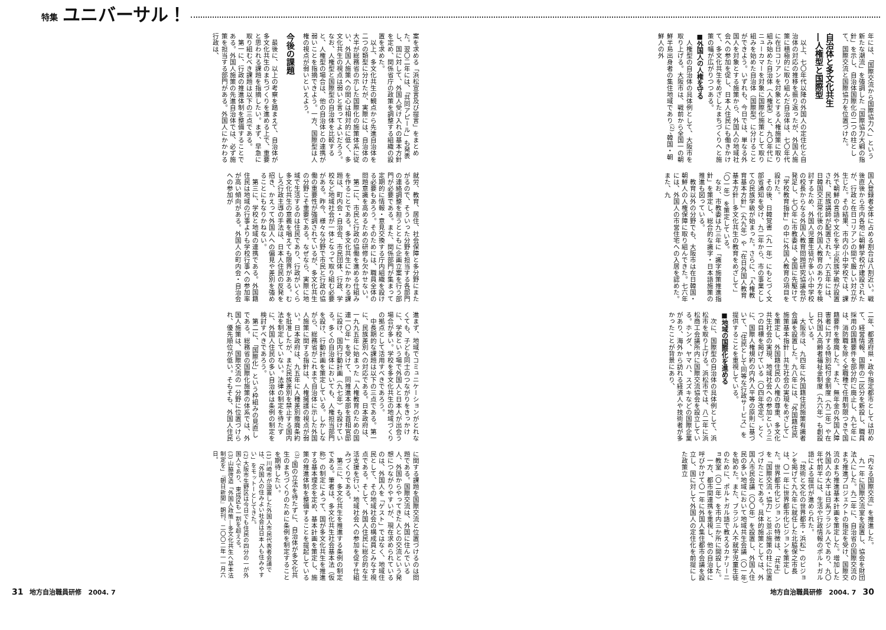特集 ユニバーサル！
年には、「国際交流から国際協力へ」という新たな潮流」を強調した「国際協力大綱の指針」を示し、自治体国際化の二つの柱として、国際交流と国際協力を位置づけた。
自治体と多文化共生
―人権型と国際型
以上、七〇年代以降の外国人の定住化と自治体の対応の推移を振り返ったが、外国人施策に積極的に取り組んだ自治体は、七〇年代に在日コリアンを対象とする人権施策に取り組み始めた自治体（人権型）と、九〇年代にニューカマーを対象に国際化施策として取り組みを始めた自治体（国際型）に分けることができよう。いずれも、今日では、単なる外国人を対象とする施策から、外国人の地域社会への参加を促し、日本人住民にも働きかけて、多文化共生をめざしたまちづくりへと施策の幅が広がりつつある。
■外国人の人権を守る
人権型の自治体の具体例として、大阪市を取り上げる。大阪市は、戦前から全国一の朝鮮半島出身者の集住地域であり<sup>(2)</sup>、韓国・朝鮮人の外
国人登録者全体に占める割合は八割近い。戦後直後から市内各地に朝鮮学校が建設されたが、行政と在日コリアンの間で厳しい対立が生じた。その結果、市内の小中学校では、課外で朝鮮の言語や文化を学ぶ民族学級が設置され、民族講師が配置された。六五年には、日韓国交正常化後の外国人教育のあり方を検討するため、外国人児童生徒が多い小中学校の校長からなる外国人教育問題研究協議会が発足し、七〇年に市教委は、全国に先駆けて「学校教育指針」の中に外国人教育の項目を設けた。
その後、日韓覚書（九一年）にもとづく文部省通知を受け、九二年から、市の事業としての民族学級が始まった。さらに、「人権教育基本方針」（九九年）や「在日外国人教育基本方針―多文化共生の教育をめざして」（〇一年）を策定している。
なお、市教委は九三年に「識字施策推進指針」を策定し、総合的な識字・日本語施策の推進も図っている。
教育以外の分野でも、大阪市は在日韓国・朝鮮人の人権保障に取り組んできた。七六年には、外国人の市営住宅への入居を認めた。また、九
二年、都道府県・政令指定都市としては初めて、経営情報、国際の二区分を新設し、職員採用の国籍要件を部分的に廃止し、九七年には、消防職を除く全職種で任用制限つきで国籍要件を撤廃した。また、無年金の外国人障害者に対する特別給付金制度（九二年）や在日外国人高齢者福祉金制度（九六年）も創設している。
大阪市は、九四年に外国籍住民施策有識者会議を設置した。九八年には、「外国籍住民施策基本指針―共生社会の実現をめざして」を策定し、外国籍住民の人権の尊重、多文化共生社会の実現、地域社会への参加という三つの目標を掲げている（〇四年改定）。とくに、国際人権規約の内外人平等の原則に基づいて、「住民として同等な行政サービス」を提供することを重視している。
■地域の国際化を進める
次に、国際型の自治体の具体例として、浜松市を取り上げる。浜松市では、八二年に浜松商工会議所内に国際交流協会を設立している。ホンダ、ヤマハ、スズキなどの国際企業があり、海外から訪れる経済人や技術者が多かったことが背景にあり、
「内なる国際交流」を推進した。
九一年に国際交流室を設置し、協会を財団法人にした。九二年に、自治省の国際交流のまち推進プロジェクトの指定を受け、国際交流のまち推進基本計画を策定した。増加した外国人の大半は日系ブラジル人であり、九〇年代前半には、生活や行政情報のポルトガル語による提供が進められた。
「技術と文化の世界都市・浜松」のビジョンを掲げて九九年に就任した北脇保之市長は、〇一年に世界都市化ビジョンを策定した。世界都市化ビジョンの特徴は、「共生」を「国際交流・協力」と並ぶ施策の柱に位置づけたことである。具体的施策としては、外国人市民会議（〇〇年）を設置し、外国人住民の多い地域において地域共生会議（〇一年）を始めた。また、ブラジル人不就学児童生徒のために、ポルトガル語で教えるカナリーニョ教室（〇二年）を市内三か所に開設した。
一方、都市間連携を重視し、他の自治体に呼びかけて〇一年に外国人集住都市会議を設立し、国に対して外国人の定住化を前提にした政策立
地方自治職員研修　2004. 7　30
案を求める「浜松宣言及び提言」をまとめた。翌〇二年には、「共同アピール」も発表し、国に対して、外国人受け入れの基本方針を定め、関係省庁の政策を調整する組織の設置を求めた。
以上、多文化共生の観点から先進自治体を二つの類型に分けたが、実際には、自治体の大半が総務省の示した国際化の施策体系に従い、外国人施策への関心は相対的に低く、多文化共生の視点は弱いと言ってよいだろう。なお、人権型と国際型の自治体を比較すると、人権型の場合は、他の自治体との連携が弱いことを指摘できよう。一方、国際型は人権の視点が弱いといえよう。
今後の課題
最後に、以上の考察を踏まえて、自治体が多文化共生のまちづくりを進める上で、重要と思われる課題を指摘したい。まず、早急に取り組むべき課題は以下の三点である。
第一に、行政の推進体制を整備することである。外国人施策の先進自治体では、必ず施策を担当する部門がある。外国人にかかわる行政は、
就労、教育、居住、社会保障と多分野にまたがるので、そういった分野を担当する各部門の連絡調整を担うとともに企画立案を行う部門が必要である。また、関係部門が集まって定期的に情報・意見交換する庁内組織を設ける必要もあろう。そのためには、職員全体の問題意識を高めるための研修も欠かせない。
第二に、市民と行政の協働を進める仕組みを作ることである。多文化共生にかかわる課題は、町内会・自治会、市民団体、行政、学校など地域社会が一体となって取り組む必要がある。昨今、様々な分野で市民と行政の協働の重要性が強調されているが、多文化共生の分野こそ重要である。なぜなら、実際に地域で生活するのは住民であり、行政がいくら多文化共生の意義を唱えても限界がある。むしろ行政主導の手法は、日本人住民の反発を招き、かえって外国人への偏見や差別を強めることにもなりかねない。
第三に、学校と地域の連携である。外国籍住民は地域の行事よりも学校行事への参加率が高い傾向がある。外国人の町内会・自治会への参加が
進まず、地域でコミュニケーションがとれなくても、子ども同士のつながりをきっかけに、学校という場で外国人と日本人が出会う場合が多い。学校を多文化共生の地域づくりの拠点として活用すべきであろう。
中長期的な課題は以下の三点である。第一に、民族差別への対応である。日本政府は、一九九五年に始まった「人権教育のための国連一〇年」を受けて、同推進本部を首相官邸に設け、国内行動計画（九七年）も設けている。多くの自治体においても、人権担当部門を設け、行動計画を策定している。しかしながら、総務省がこれまで自治体に示した外国人施策に関する指針は、人権擁護の視点が弱い。日本政府は、九五年に人種差別撤廃条約を批准したが、まだ民族差別を禁止する国内法を制定していない。法律の制定を待たずに、外国人住民の多い自治体は条例の制定を検討すべきであろう。
第二に、「国際化」という枠組みの見直しである。総務省の国際化施策の体系では、外国人施策は、国際交流の一分野に位置づけられ、優先順位が低い。そもそも、外国人住民
に関する課題を国際交流と位置づけるのは問題である。国際交流は、外国に住んでいる人、外国からやってきた人との交流という発想につながりやすいが、現在求められているのは、外国人を「ゲスト」ではなく、地域住民として、その地域社会の構成員とみなす視点である。そして、外国人住民に総合的な生活支援を行い、地域社会への参加を促す仕組みづくりである。
第三に、多文化共生を推進する条例の制定である。筆者は、多文化共生社会基本法（仮称）の制定によって、国が多文化共生を推進する基本理念を定め、基本計画を策定し、施策の推進体制を整備することを提起している<sup>(3)</sup>。国の立法を待たずに、自治体が多文化共生のまちづくりのために条例を制定することを期待したい。
(1) 川崎市が設置した外国人市民代表者会議では、「外国人の住みよい社会は日本人も住みやすい」をモットーとしてきた。
(2) 大阪市生野区は今日でも住民の四分の一が外国人であり、東成区も一割を超える。
(3) 山脇啓造「外国人政策―多文化共生へ基本法制定を」『朝日新聞』朝刊、二〇〇二年一一月六日。
31　地方自治職員研修　2004. 7